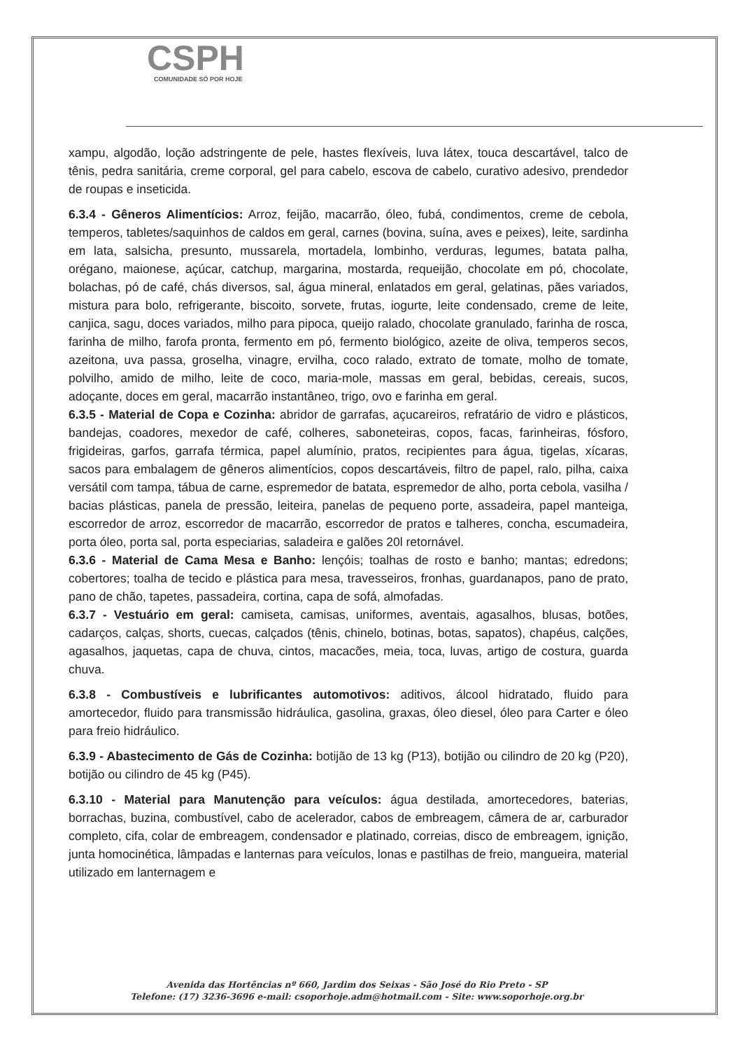CSPH
COMUNIDADE SÓ POR HOJE
xampu, algodão, loção adstringente de pele, hastes flexíveis, luva látex, touca descartável, talco de tênis, pedra sanitária, creme corporal, gel para cabelo, escova de cabelo, curativo adesivo, prendedor de roupas e inseticida.
6.3.4 - Gêneros Alimentícios: Arroz, feijão, macarrão, óleo, fubá, condimentos, creme de cebola, temperos, tabletes/saquinhos de caldos em geral, carnes (bovina, suína, aves e peixes), leite, sardinha em lata, salsicha, presunto, mussarela, mortadela, lombinho, verduras, legumes, batata palha, orégano, maionese, açúcar, catchup, margarina, mostarda, requeijão, chocolate em pó, chocolate, bolachas, pó de café, chás diversos, sal, água mineral, enlatados em geral, gelatinas, pães variados, mistura para bolo, refrigerante, biscoito, sorvete, frutas, iogurte, leite condensado, creme de leite, canjica, sagu, doces variados, milho para pipoca, queijo ralado, chocolate granulado, farinha de rosca, farinha de milho, farofa pronta, fermento em pó, fermento biológico, azeite de oliva, temperos secos, azeitona, uva passa, groselha, vinagre, ervilha, coco ralado, extrato de tomate, molho de tomate, polvilho, amido de milho, leite de coco, maria-mole, massas em geral, bebidas, cereais, sucos, adoçante, doces em geral, macarrão instantâneo, trigo, ovo e farinha em geral.
6.3.5 - Material de Copa e Cozinha: abridor de garrafas, açucareiros, refratário de vidro e plásticos, bandejas, coadores, mexedor de café, colheres, saboneteiras, copos, facas, farinheiras, fósforo, frigideiras, garfos, garrafa térmica, papel alumínio, pratos, recipientes para água, tigelas, xícaras, sacos para embalagem de gêneros alimentícios, copos descartáveis, filtro de papel, ralo, pilha, caixa versátil com tampa, tábua de carne, espremedor de batata, espremedor de alho, porta cebola, vasilha / bacias plásticas, panela de pressão, leiteira, panelas de pequeno porte, assadeira, papel manteiga, escorredor de arroz, escorredor de macarrão, escorredor de pratos e talheres, concha, escumadeira, porta óleo, porta sal, porta especiarias, saladeira e galões 20l retornável.
6.3.6 - Material de Cama Mesa e Banho: lençóis; toalhas de rosto e banho; mantas; edredons; cobertores; toalha de tecido e plástica para mesa, travesseiros, fronhas, guardanapos, pano de prato, pano de chão, tapetes, passadeira, cortina, capa de sofá, almofadas.
6.3.7 - Vestuário em geral: camiseta, camisas, uniformes, aventais, agasalhos, blusas, botões, cadarços, calças, shorts, cuecas, calçados (tênis, chinelo, botinas, botas, sapatos), chapéus, calções, agasalhos, jaquetas, capa de chuva, cintos, macacões, meia, toca, luvas, artigo de costura, guarda chuva.
6.3.8 - Combustíveis e lubrificantes automotivos: aditivos, álcool hidratado, fluido para amortecedor, fluido para transmissão hidráulica, gasolina, graxas, óleo diesel, óleo para Carter e óleo para freio hidráulico.
6.3.9 - Abastecimento de Gás de Cozinha: botijão de 13 kg (P13), botijão ou cilindro de 20 kg (P20), botijão ou cilindro de 45 kg (P45).
6.3.10 - Material para Manutenção para veículos: água destilada, amortecedores, baterias, borrachas, buzina, combustível, cabo de acelerador, cabos de embreagem, câmera de ar, carburador completo, cifa, colar de embreagem, condensador e platinado, correias, disco de embreagem, ignição, junta homocinética, lâmpadas e lanternas para veículos, lonas e pastilhas de freio, mangueira, material utilizado em lanternagem e
Avenida das Hortências nº 660, Jardim dos Seixas - São José do Rio Preto - SP
Telefone: (17) 3236-3696 e-mail: csoporhoje.adm@hotmail.com - Site: www.soporhoje.org.br